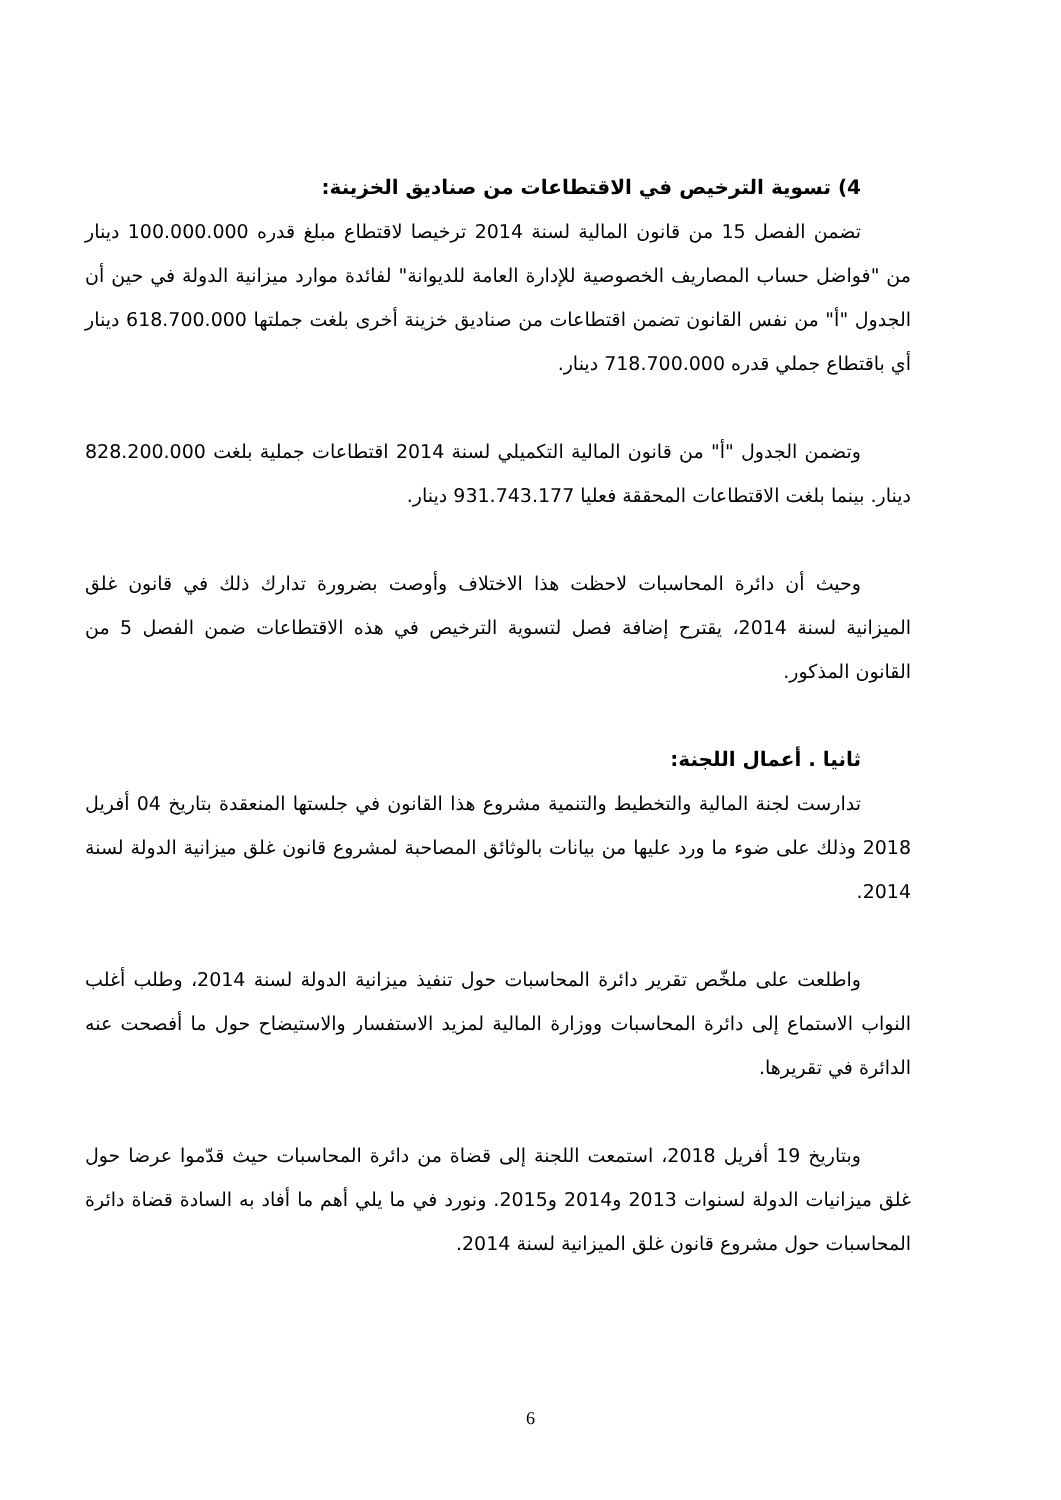4) تسوية الترخيص في الاقتطاعات من صناديق الخزينة:
تضمن الفصل 15 من قانون المالية لسنة 2014 ترخيصا لاقتطاع مبلغ قدره 100.000.000 دينار من "فواضل حساب المصاريف الخصوصية للإدارة العامة للديوانة" لفائدة موارد ميزانية الدولة في حين أن الجدول "أ" من نفس القانون تضمن اقتطاعات من صناديق خزينة أخرى بلغت جملتها 618.700.000 دينار أي باقتطاع جملي قدره 718.700.000 دينار.
وتضمن الجدول "أ" من قانون المالية التكميلي لسنة 2014 اقتطاعات جملية بلغت 828.200.000 دينار. بينما بلغت الاقتطاعات المحققة فعليا 931.743.177 دينار.
وحيث أن دائرة المحاسبات لاحظت هذا الاختلاف وأوصت بضرورة تدارك ذلك في قانون غلق الميزانية لسنة 2014، يقترح إضافة فصل لتسوية الترخيص في هذه الاقتطاعات ضمن الفصل 5 من القانون المذكور.
ثانيا . أعمال اللجنة:
تدارست لجنة المالية والتخطيط والتنمية مشروع هذا القانون في جلستها المنعقدة بتاريخ 04 أفريل 2018 وذلك على ضوء ما ورد عليها من بيانات بالوثائق المصاحبة لمشروع قانون غلق ميزانية الدولة لسنة 2014.
واطلعت على ملخّص تقرير دائرة المحاسبات حول تنفيذ ميزانية الدولة لسنة 2014، وطلب أغلب النواب الاستماع إلى دائرة المحاسبات ووزارة المالية لمزيد الاستفسار والاستيضاح حول ما أفصحت عنه الدائرة في تقريرها.
وبتاريخ 19 أفريل 2018، استمعت اللجنة إلى قضاة من دائرة المحاسبات حيث قدّموا عرضا حول غلق ميزانيات الدولة لسنوات 2013 و2014 و2015. ونورد في ما يلي أهم ما أفاد به السادة قضاة دائرة المحاسبات حول مشروع قانون غلق الميزانية لسنة 2014.
6